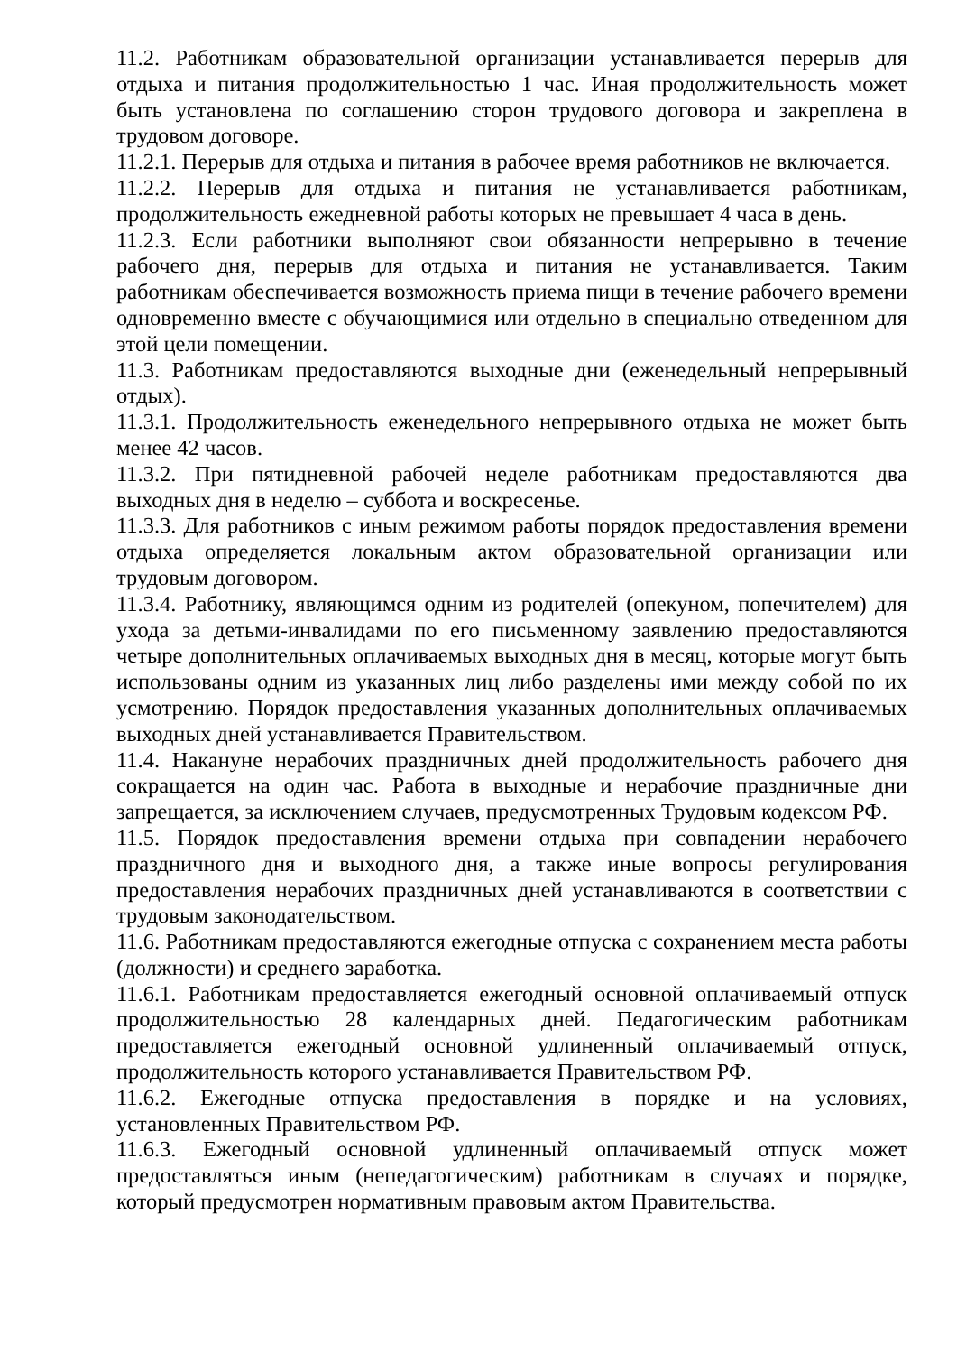11.2. Работникам образовательной организации устанавливается перерыв для отдыха и питания продолжительностью 1 час. Иная продолжительность может быть установлена по соглашению сторон трудового договора и закреплена в трудовом договоре.
11.2.1. Перерыв для отдыха и питания в рабочее время работников не включается.
11.2.2. Перерыв для отдыха и питания не устанавливается работникам, продолжительность ежедневной работы которых не превышает 4 часа в день.
11.2.3. Если работники выполняют свои обязанности непрерывно в течение рабочего дня, перерыв для отдыха и питания не устанавливается. Таким работникам обеспечивается возможность приема пищи в течение рабочего времени одновременно вместе с обучающимися или отдельно в специально отведенном для этой цели помещении.
11.3. Работникам предоставляются выходные дни (еженедельный непрерывный отдых).
11.3.1. Продолжительность еженедельного непрерывного отдыха не может быть менее 42 часов.
11.3.2. При пятидневной рабочей неделе работникам предоставляются два выходных дня в неделю – суббота и воскресенье.
11.3.3. Для работников с иным режимом работы порядок предоставления времени отдыха определяется локальным актом образовательной организации или трудовым договором.
11.3.4. Работнику, являющимся одним из родителей (опекуном, попечителем) для ухода за детьми-инвалидами по его письменному заявлению предоставляются четыре дополнительных оплачиваемых выходных дня в месяц, которые могут быть использованы одним из указанных лиц либо разделены ими между собой по их усмотрению. Порядок предоставления указанных дополнительных оплачиваемых выходных дней устанавливается Правительством.
11.4. Накануне нерабочих праздничных дней продолжительность рабочего дня сокращается на один час. Работа в выходные и нерабочие праздничные дни запрещается, за исключением случаев, предусмотренных Трудовым кодексом РФ.
11.5. Порядок предоставления времени отдыха при совпадении нерабочего праздничного дня и выходного дня, а также иные вопросы регулирования предоставления нерабочих праздничных дней устанавливаются в соответствии с трудовым законодательством.
11.6. Работникам предоставляются ежегодные отпуска с сохранением места работы (должности) и среднего заработка.
11.6.1. Работникам предоставляется ежегодный основной оплачиваемый отпуск продолжительностью 28 календарных дней. Педагогическим работникам предоставляется ежегодный основной удлиненный оплачиваемый отпуск, продолжительность которого устанавливается Правительством РФ.
11.6.2. Ежегодные отпуска предоставления в порядке и на условиях, установленных Правительством РФ.
11.6.3. Ежегодный основной удлиненный оплачиваемый отпуск может предоставляться иным (непедагогическим) работникам в случаях и порядке, который предусмотрен нормативным правовым актом Правительства.